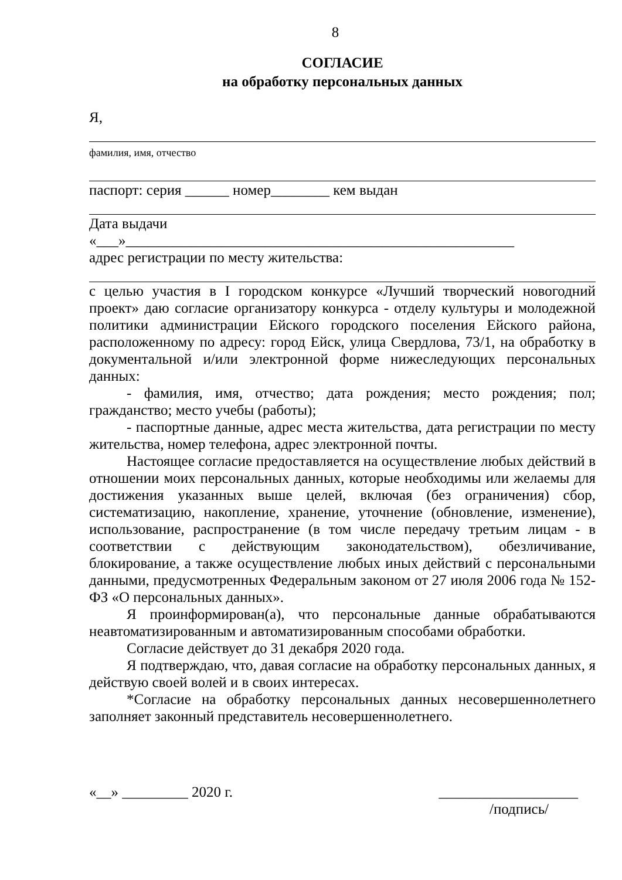8
СОГЛАСИЕ
на обработку персональных данных
Я,
фамилия, имя, отчество
паспорт: серия ______ номер________ кем выдан
Дата выдачи
«___»_____________________________________________________
адрес регистрации по месту жительства:
с целью участия в I городском конкурсе «Лучший творческий новогодний проект» даю согласие организатору конкурса - отделу культуры и молодежной политики администрации Ейского городского поселения Ейского района, расположенному по адресу: город Ейск, улица Свердлова, 73/1, на обработку в документальной и/или электронной форме нижеследующих персональных данных:
- фамилия, имя, отчество; дата рождения; место рождения; пол; гражданство; место учебы (работы);
- паспортные данные, адрес места жительства, дата регистрации по месту жительства, номер телефона, адрес электронной почты.
Настоящее согласие предоставляется на осуществление любых действий в отношении моих персональных данных, которые необходимы или желаемы для достижения указанных выше целей, включая (без ограничения) сбор, систематизацию, накопление, хранение, уточнение (обновление, изменение), использование, распространение (в том числе передачу третьим лицам - в соответствии с действующим законодательством), обезличивание, блокирование, а также осуществление любых иных действий с персональными данными, предусмотренных Федеральным законом от 27 июля 2006 года № 152-ФЗ «О персональных данных».
Я проинформирован(а), что персональные данные обрабатываются неавтоматизированным и автоматизированным способами обработки.
Согласие действует до 31 декабря 2020 года.
Я подтверждаю, что, давая согласие на обработку персональных данных, я действую своей волей и в своих интересах.
*Согласие на обработку персональных данных несовершеннолетнего заполняет законный представитель несовершеннолетнего.
«__» _________ 2020 г. ___________________
/подпись/